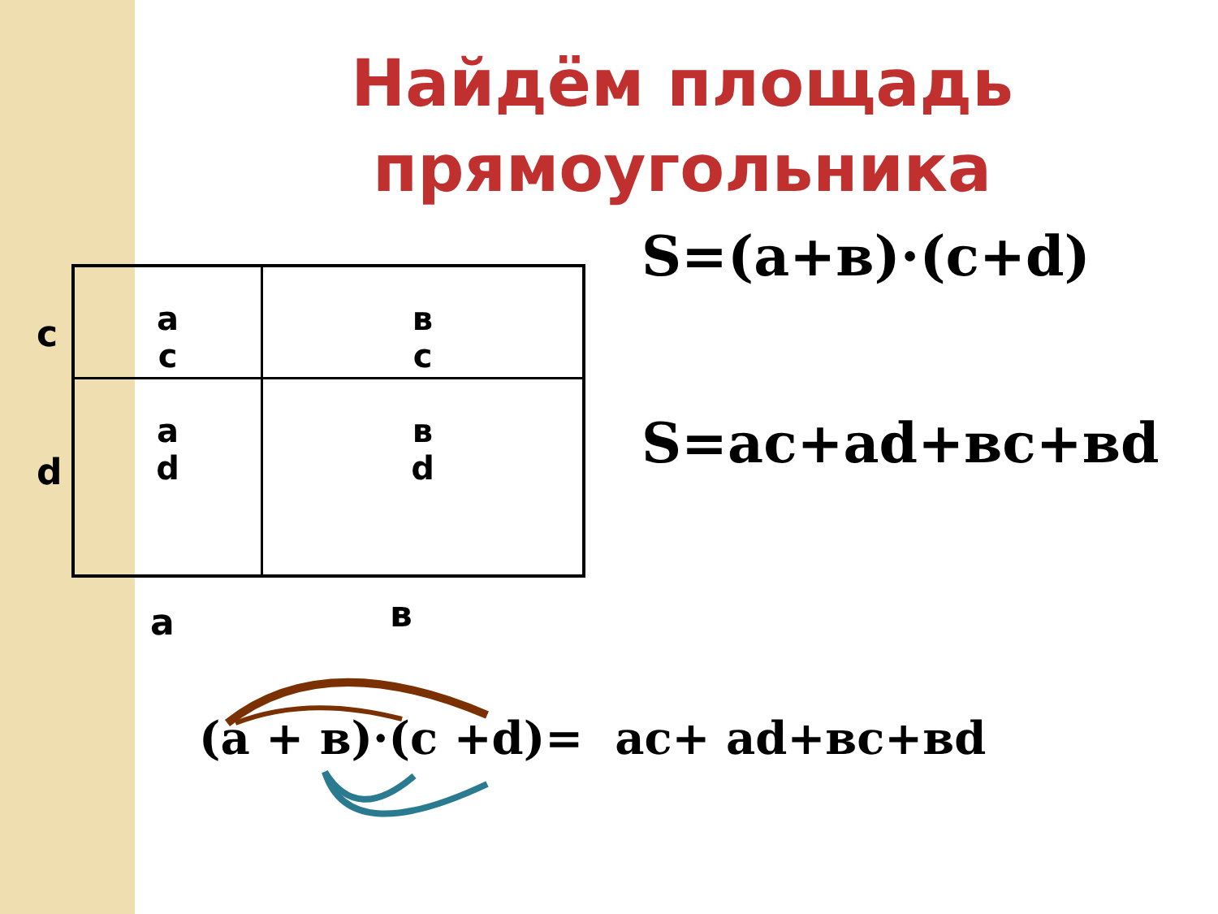Найдём площадь прямоугольника
S=(a+в)·(c+d)
S=ac+ad+вc+вd
c
d
a
c
в
c
a
d
в
d
a в
(a + в)·(c +d)= ac+ ad+вc+вd